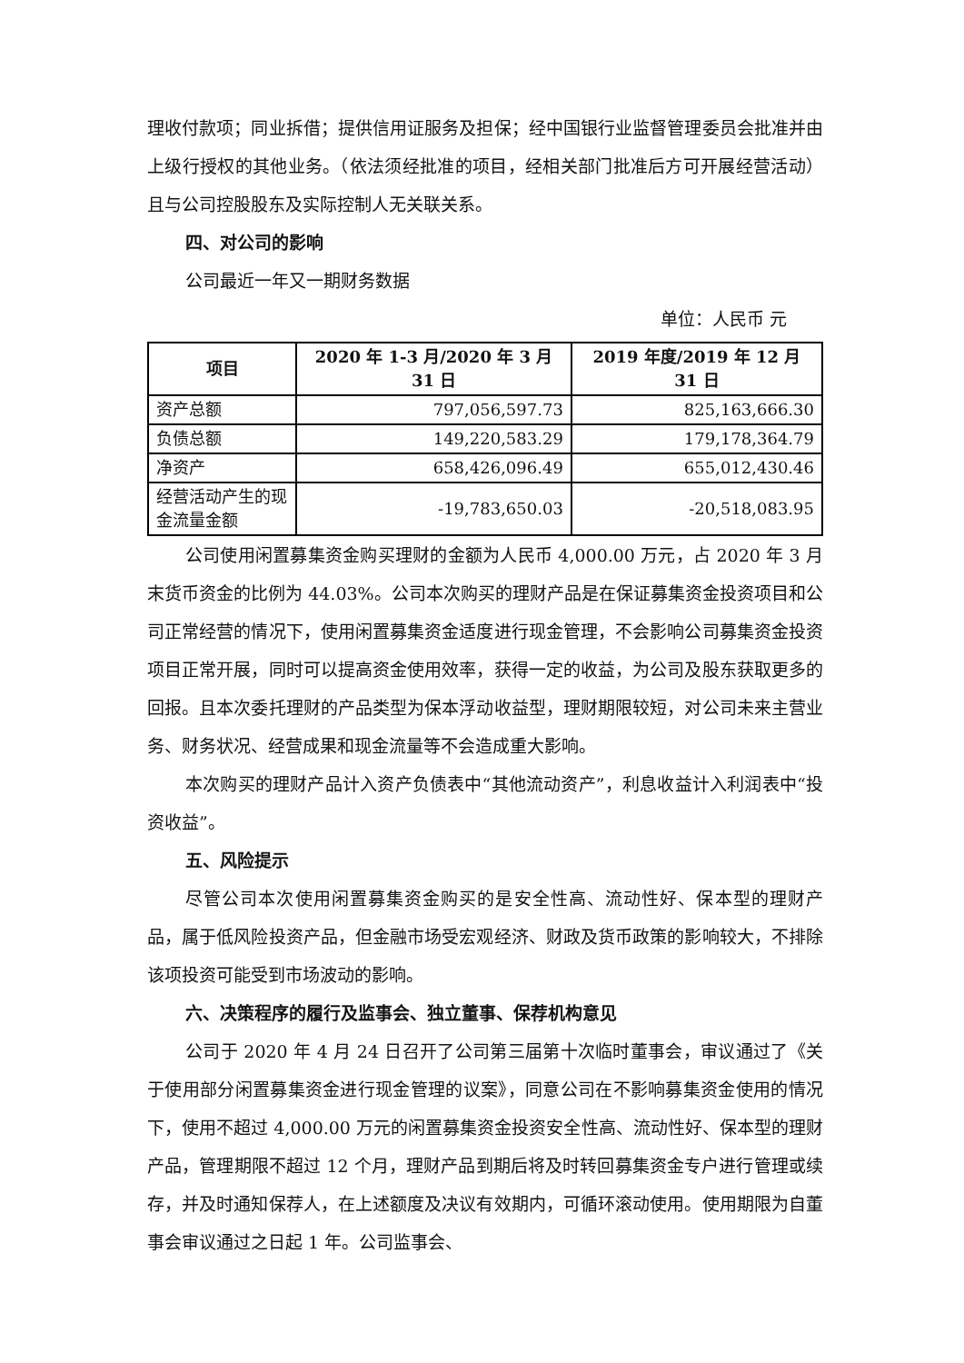理收付款项；同业拆借；提供信用证服务及担保；经中国银行业监督管理委员会批准并由上级行授权的其他业务。（依法须经批准的项目，经相关部门批准后方可开展经营活动）且与公司控股股东及实际控制人无关联关系。
四、对公司的影响
公司最近一年又一期财务数据
单位：人民币 元
| 项目 | 2020 年 1-3 月/2020 年 3 月 31 日 | 2019 年度/2019 年 12 月 31 日 |
| --- | --- | --- |
| 资产总额 | 797,056,597.73 | 825,163,666.30 |
| 负债总额 | 149,220,583.29 | 179,178,364.79 |
| 净资产 | 658,426,096.49 | 655,012,430.46 |
| 经营活动产生的现金流量金额 | -19,783,650.03 | -20,518,083.95 |
公司使用闲置募集资金购买理财的金额为人民币 4,000.00 万元，占 2020 年 3 月末货币资金的比例为 44.03%。公司本次购买的理财产品是在保证募集资金投资项目和公司正常经营的情况下，使用闲置募集资金适度进行现金管理，不会影响公司募集资金投资项目正常开展，同时可以提高资金使用效率，获得一定的收益，为公司及股东获取更多的回报。且本次委托理财的产品类型为保本浮动收益型，理财期限较短，对公司未来主营业务、财务状况、经营成果和现金流量等不会造成重大影响。
本次购买的理财产品计入资产负债表中“其他流动资产”，利息收益计入利润表中“投资收益”。
五、风险提示
尽管公司本次使用闲置募集资金购买的是安全性高、流动性好、保本型的理财产品，属于低风险投资产品，但金融市场受宏观经济、财政及货币政策的影响较大，不排除该项投资可能受到市场波动的影响。
六、决策程序的履行及监事会、独立董事、保荐机构意见
公司于 2020 年 4 月 24 日召开了公司第三届第十次临时董事会，审议通过了《关于使用部分闲置募集资金进行现金管理的议案》，同意公司在不影响募集资金使用的情况下，使用不超过 4,000.00 万元的闲置募集资金投资安全性高、流动性好、保本型的理财产品，管理期限不超过 12 个月，理财产品到期后将及时转回募集资金专户进行管理或续存，并及时通知保荐人，在上述额度及决议有效期内，可循环滚动使用。使用期限为自董事会审议通过之日起 1 年。公司监事会、